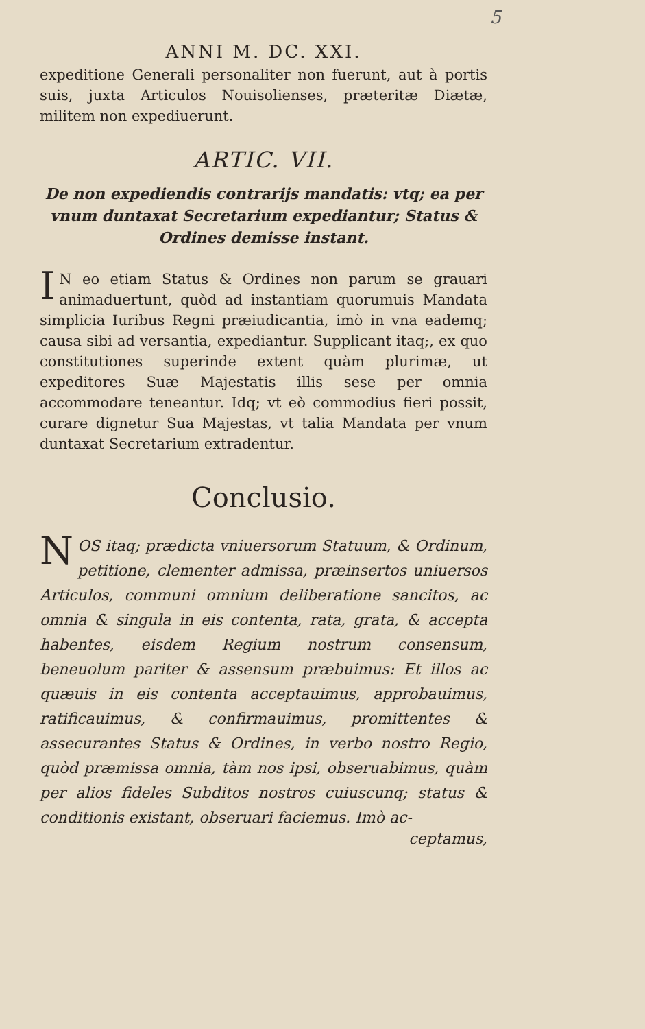5
ANNI M. DC. XXI.
expeditione Generali personaliter non fuerunt, aut à portis suis, juxta Articulos Nouisolienses, præteritæ Diætæ, militem non expediuerunt.
ARTIC. VII.
De non expediendis contrarijs mandatis: vtq; ea per vnum duntaxat Secretarium expediantur; Status & Ordines demisse instant.
IN eo etiam Status & Ordines non parum se grauari animaduertunt, quòd ad instantiam quorumuis Mandata simplicia Iuribus Regni præiudicantia, imò in vna eademq; causa sibi ad versantia, expediantur. Supplicant itaq;, ex quo constitutiones superinde extent quàm plurimæ, ut expeditores Suæ Majestatis illis sese per omnia accommodare teneantur. Idq; vt eò commodius fieri possit, curare dignetur Sua Majestas, vt talia Mandata per vnum duntaxat Secretarium extradentur.
Conclusio.
NOS itaq; prædicta vniuersorum Statuum, & Ordinum, petitione, clementer admissa, præinsertos uniuersos Articulos, communi omnium deliberatione sancitos, ac omnia & singula in eis contenta, rata, grata, & accepta habentes, eisdem Regium nostrum consensum, beneuolum pariter & assensum præbuimus: Et illos ac quæuis in eis contenta acceptauimus, approbauimus, ratificauimus, & confirmauimus, promittentes & assecurantes Status & Ordines, in verbo nostro Regio, quòd præmissa omnia, tàm nos ipsi, obseruabimus, quàm per alios fideles Subditos nostros cuiuscunq; status & conditionis existant, obseruari faciemus. Imò ac-
ceptamus,